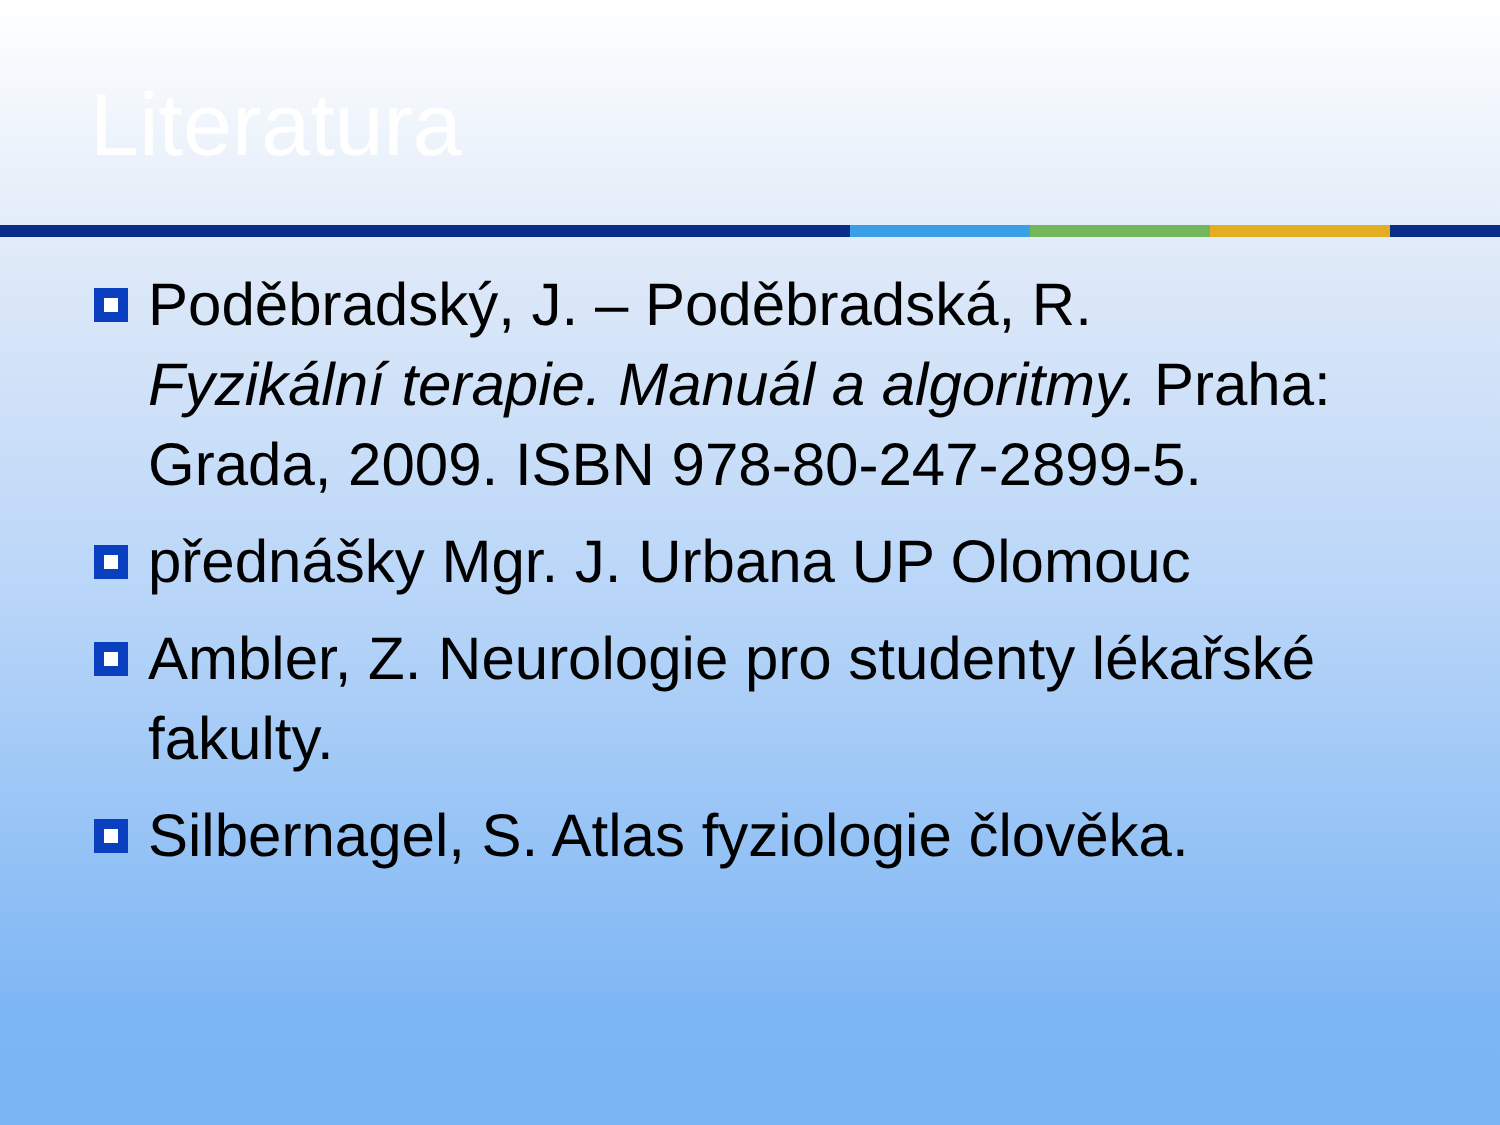Literatura
Poděbradský, J. – Poděbradská, R. Fyzikální terapie. Manuál a algoritmy. Praha: Grada, 2009. ISBN 978-80-247-2899-5.
přednášky Mgr. J. Urbana UP Olomouc
Ambler, Z. Neurologie pro studenty lékařské fakulty.
Silbernagel, S. Atlas fyziologie člověka.